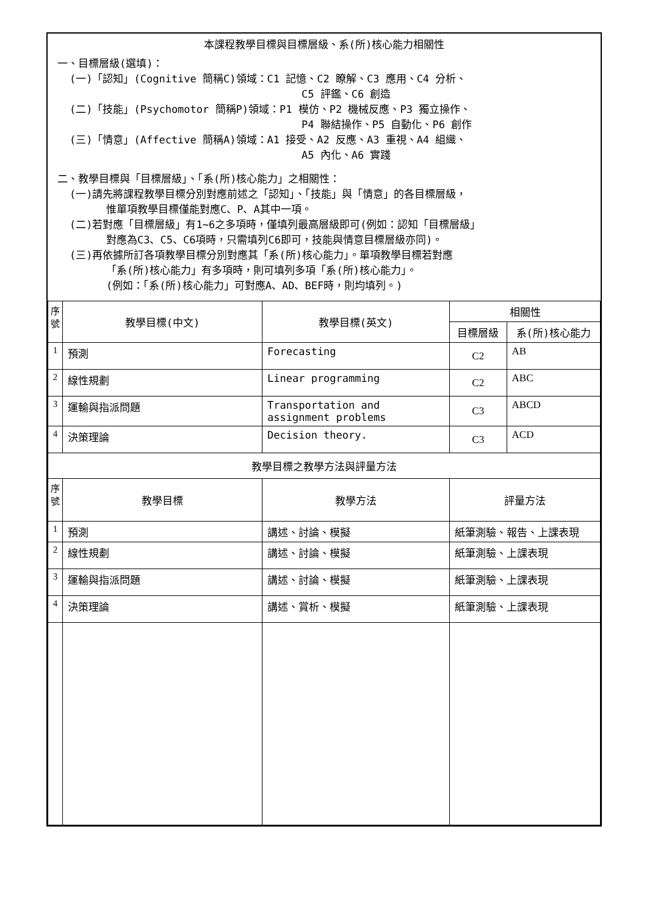本課程教學目標與目標層級、系(所)核心能力相關性
一、目標層級(選填)：
(一)「認知」(Cognitive 簡稱C)領域：C1 記憶、C2 瞭解、C3 應用、C4 分析、
C5 評鑑、C6 創造
(二)「技能」(Psychomotor 簡稱P)領域：P1 模仿、P2 機械反應、P3 獨立操作、
P4 聯結操作、P5 自動化、P6 創作
(三)「情意」(Affective 簡稱A)領域：A1 接受、A2 反應、A3 重視、A4 組織、
A5 內化、A6 實踐
二、教學目標與「目標層級」、「系(所)核心能力」之相關性：
(一)請先將課程教學目標分別對應前述之「認知」、「技能」與「情意」的各目標層級，
惟單項教學目標僅能對應C、P、A其中一項。
(二)若對應「目標層級」有1~6之多項時，僅填列最高層級即可(例如：認知「目標層級」
對應為C3、C5、C6項時，只需填列C6即可，技能與情意目標層級亦同)。
(三)再依據所訂各項教學目標分別對應其「系(所)核心能力」。單項教學目標若對應
「系(所)核心能力」有多項時，則可填列多項「系(所)核心能力」。
(例如：「系(所)核心能力」可對應A、AD、BEF時，則均填列。)
| 序號 | 教學目標(中文) | 教學目標(英文) | 相關性 | |
| --- | --- | --- | --- | --- |
| | | | 目標層級 | 系(所)核心能力 |
| 1 | 預測 | Forecasting | C2 | AB |
| 2 | 線性規劃 | Linear programming | C2 | ABC |
| 3 | 運輸與指派問題 | Transportation and assignment problems | C3 | ABCD |
| 4 | 決策理論 | Decision theory. | C3 | ACD |
| 教學目標之教學方法與評量方法 | | | | |
| 序號 | 教學目標 | 教學方法 | 評量方法 | |
| 1 | 預測 | 講述、討論、模擬 | 紙筆測驗、報告、上課表現 | |
| 2 | 線性規劃 | 講述、討論、模擬 | 紙筆測驗、上課表現 | |
| 3 | 運輸與指派問題 | 講述、討論、模擬 | 紙筆測驗、上課表現 | |
| 4 | 決策理論 | 講述、賞析、模擬 | 紙筆測驗、上課表現 | |